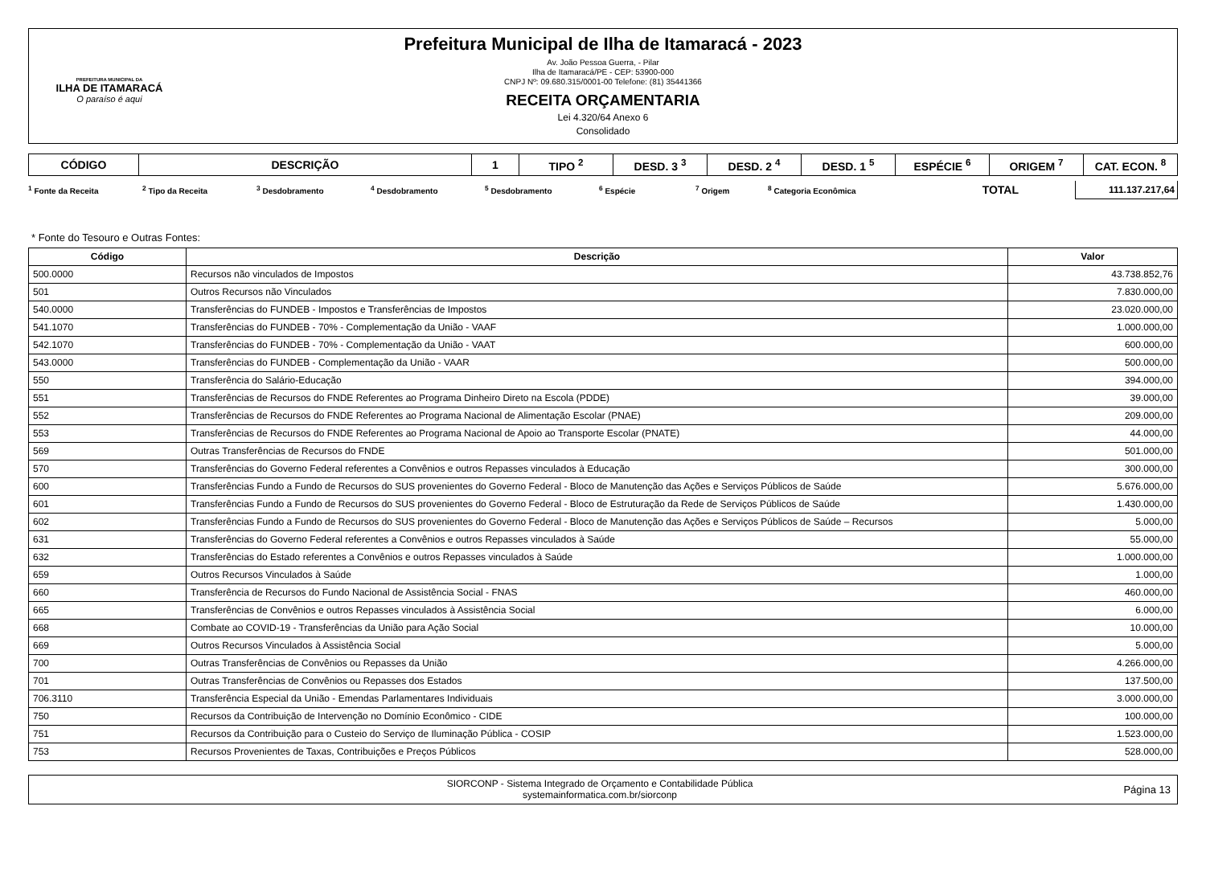PREFEITURA MUNICIPAL DA
ILHA DE ITAMARACÁ
O paraíso é aqui
Prefeitura Municipal de Ilha de Itamaracá - 2023
Av. João Pessoa Guerra, - Pilar
Ilha de Itamaracá/PE - CEP: 53900-000
CNPJ Nº: 09.680.315/0001-00 Telefone: (81) 35441366
RECEITA ORÇAMENTARIA
Lei 4.320/64 Anexo 6
Consolidado
| CÓDIGO | DESCRIÇÃO | 1 | TIPO <sup>2</sup> | DESD. 3 <sup>3</sup> | DESD. 2 <sup>4</sup> | DESD. 1 <sup>5</sup> | ESPÉCIE <sup>6</sup> | ORIGEM <sup>7</sup> | CAT. ECON. <sup>8</sup> |
| --- | --- | --- | --- | --- | --- | --- | --- | --- | --- |
<sup>1</sup> Fonte da Receita <sup>2</sup> Tipo da Receita <sup>3</sup> Desdobramento <sup>4</sup> Desdobramento <sup>5</sup> Desdobramento <sup>6</sup> Espécie <sup>7</sup> Origem <sup>8</sup> Categoria Econômica
TOTAL
111.137.217,64
* Fonte do Tesouro e Outras Fontes:
| Código | Descrição | Valor |
| --- | --- | --- |
| 500.0000 | Recursos não vinculados de Impostos | 43.738.852,76 |
| 501 | Outros Recursos não Vinculados | 7.830.000,00 |
| 540.0000 | Transferências do FUNDEB - Impostos e Transferências de Impostos | 23.020.000,00 |
| 541.1070 | Transferências do FUNDEB - 70% - Complementação da União - VAAF | 1.000.000,00 |
| 542.1070 | Transferências do FUNDEB - 70% - Complementação da União - VAAT | 600.000,00 |
| 543.0000 | Transferências do FUNDEB - Complementação da União - VAAR | 500.000,00 |
| 550 | Transferência do Salário-Educação | 394.000,00 |
| 551 | Transferências de Recursos do FNDE Referentes ao Programa Dinheiro Direto na Escola (PDDE) | 39.000,00 |
| 552 | Transferências de Recursos do FNDE Referentes ao Programa Nacional de Alimentação Escolar (PNAE) | 209.000,00 |
| 553 | Transferências de Recursos do FNDE Referentes ao Programa Nacional de Apoio ao Transporte Escolar (PNATE) | 44.000,00 |
| 569 | Outras Transferências de Recursos do FNDE | 501.000,00 |
| 570 | Transferências do Governo Federal referentes a Convênios e outros Repasses vinculados à Educação | 300.000,00 |
| 600 | Transferências Fundo a Fundo de Recursos do SUS provenientes do Governo Federal - Bloco de Manutenção das Ações e Serviços Públicos de Saúde | 5.676.000,00 |
| 601 | Transferências Fundo a Fundo de Recursos do SUS provenientes do Governo Federal - Bloco de Estruturação da Rede de Serviços Públicos de Saúde | 1.430.000,00 |
| 602 | Transferências Fundo a Fundo de Recursos do SUS provenientes do Governo Federal - Bloco de Manutenção das Ações e Serviços Públicos de Saúde – Recursos | 5.000,00 |
| 631 | Transferências do Governo Federal referentes a Convênios e outros Repasses vinculados à Saúde | 55.000,00 |
| 632 | Transferências do Estado referentes a Convênios e outros Repasses vinculados à Saúde | 1.000.000,00 |
| 659 | Outros Recursos Vinculados à Saúde | 1.000,00 |
| 660 | Transferência de Recursos do Fundo Nacional de Assistência Social - FNAS | 460.000,00 |
| 665 | Transferências de Convênios e outros Repasses vinculados à Assistência Social | 6.000,00 |
| 668 | Combate ao COVID-19 - Transferências da União para Ação Social | 10.000,00 |
| 669 | Outros Recursos Vinculados à Assistência Social | 5.000,00 |
| 700 | Outras Transferências de Convênios ou Repasses da União | 4.266.000,00 |
| 701 | Outras Transferências de Convênios ou Repasses dos Estados | 137.500,00 |
| 706.3110 | Transferência Especial da União - Emendas Parlamentares Individuais | 3.000.000,00 |
| 750 | Recursos da Contribuição de Intervenção no Domínio Econômico - CIDE | 100.000,00 |
| 751 | Recursos da Contribuição para o Custeio do Serviço de Iluminação Pública - COSIP | 1.523.000,00 |
| 753 | Recursos Provenientes de Taxas, Contribuições e Preços Públicos | 528.000,00 |
SIORCONP - Sistema Integrado de Orçamento e Contabilidade Pública
systemainformatica.com.br/siorconp
Página 13